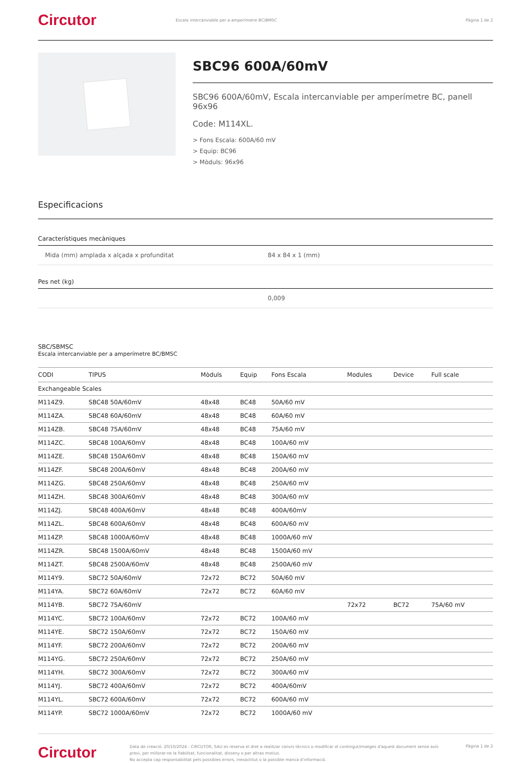Circutor
Escala intercanviable per a amperímetre BC/BMSC
Pàgina 1 de 2
SBC96 600A/60mV
SBC96 600A/60mV, Escala intercanviable per amperímetre BC, panell 96x96
Code: M114XL.
> Fons Escala: 600A/60 mV
> Equip: BC96
> Mòduls: 96x96
Especificacions
Característiques mecàniques
Mida (mm) amplada x alçada x profunditat 84 x 84 x 1 (mm)
Pes net (kg)
0,009
SBC/SBMSC
Escala intercanviable per a amperímetre BC/BMSC
| CODI | TIPUS | Mòduls | Equip | Fons Escala | Modules | Device | Full scale |
| --- | --- | --- | --- | --- | --- | --- | --- |
| Exchangeable Scales | | | | | | | |
| M114Z9. | SBC48 50A/60mV | 48x48 | BC48 | 50A/60 mV | | | |
| M114ZA. | SBC48 60A/60mV | 48x48 | BC48 | 60A/60 mV | | | |
| M114ZB. | SBC48 75A/60mV | 48x48 | BC48 | 75A/60 mV | | | |
| M114ZC. | SBC48 100A/60mV | 48x48 | BC48 | 100A/60 mV | | | |
| M114ZE. | SBC48 150A/60mV | 48x48 | BC48 | 150A/60 mV | | | |
| M114ZF. | SBC48 200A/60mV | 48x48 | BC48 | 200A/60 mV | | | |
| M114ZG. | SBC48 250A/60mV | 48x48 | BC48 | 250A/60 mV | | | |
| M114ZH. | SBC48 300A/60mV | 48x48 | BC48 | 300A/60 mV | | | |
| M114ZJ. | SBC48 400A/60mV | 48x48 | BC48 | 400A/60mV | | | |
| M114ZL. | SBC48 600A/60mV | 48x48 | BC48 | 600A/60 mV | | | |
| M114ZP. | SBC48 1000A/60mV | 48x48 | BC48 | 1000A/60 mV | | | |
| M114ZR. | SBC48 1500A/60mV | 48x48 | BC48 | 1500A/60 mV | | | |
| M114ZT. | SBC48 2500A/60mV | 48x48 | BC48 | 2500A/60 mV | | | |
| M114Y9. | SBC72 50A/60mV | 72x72 | BC72 | 50A/60 mV | | | |
| M114YA. | SBC72 60A/60mV | 72x72 | BC72 | 60A/60 mV | | | |
| M114YB. | SBC72 75A/60mV | | | | 72x72 | BC72 | 75A/60 mV |
| M114YC. | SBC72 100A/60mV | 72x72 | BC72 | 100A/60 mV | | | |
| M114YE. | SBC72 150A/60mV | 72x72 | BC72 | 150A/60 mV | | | |
| M114YF. | SBC72 200A/60mV | 72x72 | BC72 | 200A/60 mV | | | |
| M114YG. | SBC72 250A/60mV | 72x72 | BC72 | 250A/60 mV | | | |
| M114YH. | SBC72 300A/60mV | 72x72 | BC72 | 300A/60 mV | | | |
| M114YJ. | SBC72 400A/60mV | 72x72 | BC72 | 400A/60mV | | | |
| M114YL. | SBC72 600A/60mV | 72x72 | BC72 | 600A/60 mV | | | |
| M114YP. | SBC72 1000A/60mV | 72x72 | BC72 | 1000A/60 mV | | | |
Circutor
Data de creació: 20/10/2024 - CIRCUTOR, SAU es reserva el dret a realitzar canvis tècnics o modificar el contingut/imatges d'aquest document sense avís previ, per millorar-ne la fiabilitat, funcionalitat, disseny o per altras motius.
No accepta cap responsabilitat pels possibles errors, inexactitut o la possible manca d'informació.
Pàgina 1 de 2